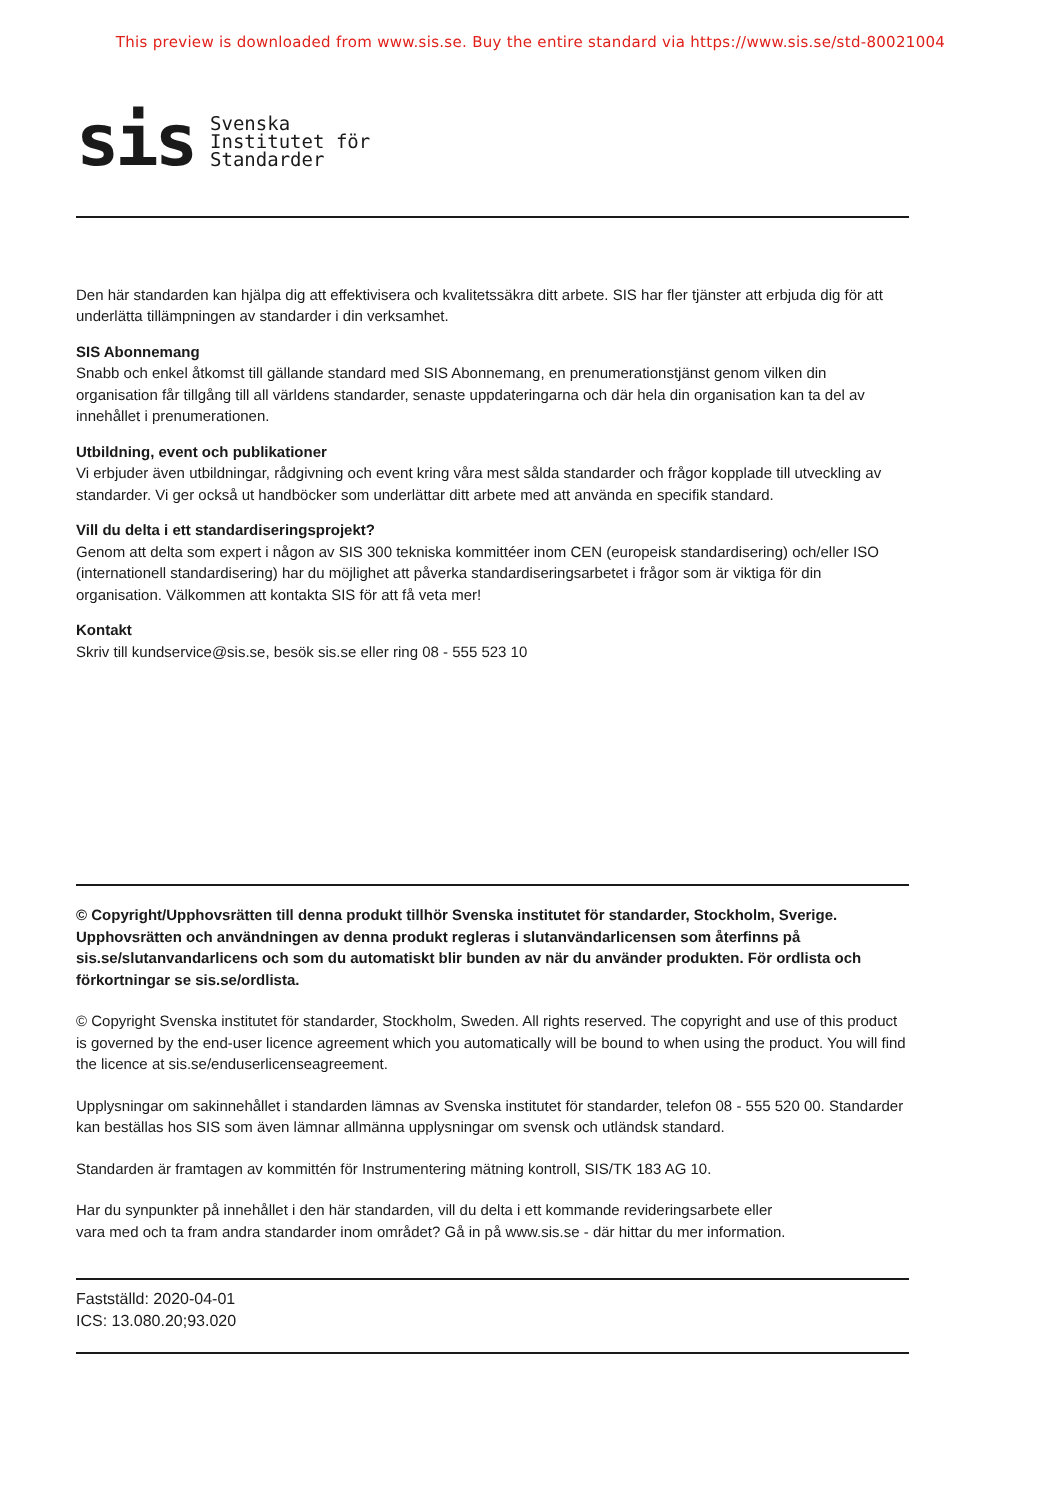This preview is downloaded from www.sis.se. Buy the entire standard via https://www.sis.se/std-80021004
sis
Svenska
Institutet för
Standarder
Den här standarden kan hjälpa dig att effektivisera och kvalitetssäkra ditt arbete. SIS har fler tjänster att erbjuda dig för att underlätta tillämpningen av standarder i din verksamhet.
SIS Abonnemang
Snabb och enkel åtkomst till gällande standard med SIS Abonnemang, en prenumerationstjänst genom vilken din organisation får tillgång till all världens standarder, senaste uppdateringarna och där hela din organisation kan ta del av innehållet i prenumerationen.
Utbildning, event och publikationer
Vi erbjuder även utbildningar, rådgivning och event kring våra mest sålda standarder och frågor kopplade till utveckling av standarder. Vi ger också ut handböcker som underlättar ditt arbete med att använda en specifik standard.
Vill du delta i ett standardiseringsprojekt?
Genom att delta som expert i någon av SIS 300 tekniska kommittéer inom CEN (europeisk standardisering) och/eller ISO (internationell standardisering) har du möjlighet att påverka standardiseringsarbetet i frågor som är viktiga för din organisation. Välkommen att kontakta SIS för att få veta mer!
Kontakt
Skriv till kundservice@sis.se, besök sis.se eller ring 08 - 555 523 10
© Copyright/Upphovsrätten till denna produkt tillhör Svenska institutet för standarder, Stockholm, Sverige. Upphovsrätten och användningen av denna produkt regleras i slutanvändarlicensen som återfinns på sis.se/slutanvandarlicens och som du automatiskt blir bunden av när du använder produkten. För ordlista och förkortningar se sis.se/ordlista.
© Copyright Svenska institutet för standarder, Stockholm, Sweden. All rights reserved. The copyright and use of this product is governed by the end-user licence agreement which you automatically will be bound to when using the product. You will find the licence at sis.se/enduserlicenseagreement.
Upplysningar om sakinnehållet i standarden lämnas av Svenska institutet för standarder, telefon 08 - 555 520 00. Standarder kan beställas hos SIS som även lämnar allmänna upplysningar om svensk och utländsk standard.
Standarden är framtagen av kommittén för Instrumentering mätning kontroll, SIS/TK 183 AG 10.
Har du synpunkter på innehållet i den här standarden, vill du delta i ett kommande revideringsarbete eller
vara med och ta fram andra standarder inom området? Gå in på www.sis.se - där hittar du mer information.
Fastställd: 2020-04-01
ICS: 13.080.20;93.020